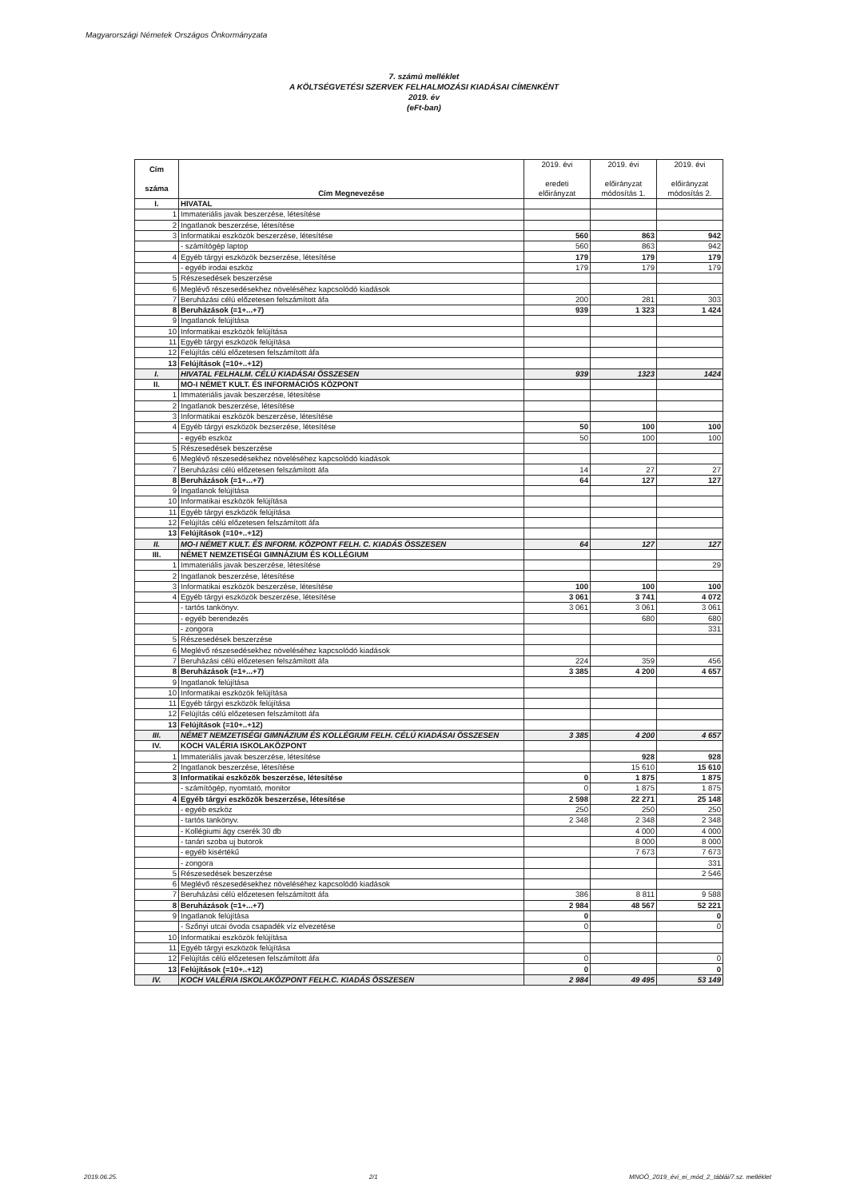Magyarországi Németek Országos Önkormányzata
7. számú melléklet
A KÖLTSÉGVETÉSI SZERVEK FELHALMOZÁSI KIADÁSAI CÍMENKÉNT
2019. év
(eFt-ban)
| Cím száma | Cím Megnevezése | 2019. évi eredeti előirányzat | 2019. évi előirányzat módosítás 1. | 2019. évi előirányzat módosítás 2. |
| --- | --- | --- | --- | --- |
| I. | HIVATAL | | | |
| 1 | Immateriális javak beszerzése, létesítése | | | |
| 2 | Ingatlanok beszerzése, létesítése | | | |
| 3 | Informatikai eszközök beszerzése, létesítése | 560 | 863 | 942 |
| | - számítógép laptop | 560 | 863 | 942 |
| 4 | Egyéb tárgyi eszközök bezserzése, létesítése | 179 | 179 | 179 |
| | - egyéb irodai eszköz | 179 | 179 | 179 |
| 5 | Részesedések beszerzése | | | |
| 6 | Meglévő részesedésekhez növeléséhez kapcsolódó kiadások | | | |
| 7 | Beruházási célú előzetesen felszámított áfa | 200 | 281 | 303 |
| 8 | Beruházások (=1+...+7) | 939 | 1 323 | 1 424 |
| 9 | Ingatlanok felújítása | | | |
| 10 | Informatikai eszközök felújítása | | | |
| 11 | Egyéb tárgyi eszközök felújítása | | | |
| 12 | Felújítás célú előzetesen felszámított áfa | | | |
| 13 | Felújítások (=10+..+12) | | | |
| I. | HIVATAL FELHALM. CÉLÚ KIADÁSAI ÖSSZESEN | 939 | 1323 | 1424 |
| II. | MO-I NÉMET KULT. ÉS INFORMÁCIÓS KÖZPONT | | | |
| 1 | Immateriális javak beszerzése, létesítése | | | |
| 2 | Ingatlanok beszerzése, létesítése | | | |
| 3 | Informatikai eszközök beszerzése, létesítése | | | |
| 4 | Egyéb tárgyi eszközök bezserzése, létesítése | 50 | 100 | 100 |
| | - egyéb eszköz | 50 | 100 | 100 |
| 5 | Részesedések beszerzése | | | |
| 6 | Meglévő részesedésekhez növeléséhez kapcsolódó kiadások | | | |
| 7 | Beruházási célú előzetesen felszámított áfa | 14 | 27 | 27 |
| 8 | Beruházások (=1+...+7) | 64 | 127 | 127 |
| 9 | Ingatlanok felújítása | | | |
| 10 | Informatikai eszközök felújítása | | | |
| 11 | Egyéb tárgyi eszközök felújítása | | | |
| 12 | Felújítás célú előzetesen felszámított áfa | | | |
| 13 | Felújítások (=10+..+12) | | | |
| II. | MO-I NÉMET KULT. ÉS INFORM. KÖZPONT FELH. C. KIADÁS ÖSSZESEN | 64 | 127 | 127 |
| III. | NÉMET NEMZETISÉGI GIMNÁZIUM ÉS KOLLÉGIUM | | | |
| 1 | Immateriális javak beszerzése, létesítése | | | 29 |
| 2 | Ingatlanok beszerzése, létesítése | | | |
| 3 | Informatikai eszközök beszerzése, létesítése | 100 | 100 | 100 |
| 4 | Egyéb tárgyi eszközök beszerzése, létesítése | 3 061 | 3 741 | 4 072 |
| | - tartós tankönyv. | 3 061 | 3 061 | 3 061 |
| | - egyéb berendezés | | 680 | 680 |
| | - zongora | | | 331 |
| 5 | Részesedések beszerzése | | | |
| 6 | Meglévő részesedésekhez növeléséhez kapcsolódó kiadások | | | |
| 7 | Beruházási célú előzetesen felszámított áfa | 224 | 359 | 456 |
| 8 | Beruházások (=1+...+7) | 3 385 | 4 200 | 4 657 |
| 9 | Ingatlanok felújítása | | | |
| 10 | Informatikai eszközök felújítása | | | |
| 11 | Egyéb tárgyi eszközök felújítása | | | |
| 12 | Felújítás célú előzetesen felszámított áfa | | | |
| 13 | Felújítások (=10+..+12) | | | |
| III. | NÉMET NEMZETISÉGI GIMNÁZIUM ÉS KOLLÉGIUM FELH. CÉLÚ KIADÁSAI ÖSSZESEN | 3 385 | 4 200 | 4 657 |
| IV. | KOCH VALÉRIA ISKOLAKÖZPONT | | | |
| 1 | Immateriális javak beszerzése, létesítése | | 928 | 928 |
| 2 | Ingatlanok beszerzése, létesítése | | 15 610 | 15 610 |
| 3 | Informatikai eszközök beszerzése, létesítése | 0 | 1 875 | 1 875 |
| | - számítógép, nyomtató, monitor | 0 | 1 875 | 1 875 |
| 4 | Egyéb tárgyi eszközök beszerzése, létesítése | 2 598 | 22 271 | 25 148 |
| | - egyéb eszköz | 250 | 250 | 250 |
| | - tartós tankönyv. | 2 348 | 2 348 | 2 348 |
| | - Kollégiumi ágy cserék 30 db | | 4 000 | 4 000 |
| | - tanári szoba uj butorok | | 8 000 | 8 000 |
| | - egyéb kisértékű | | 7 673 | 7 673 |
| | - zongora | | | 331 |
| 5 | Részesedések beszerzése | | | 2 546 |
| 6 | Meglévő részesedésekhez növeléséhez kapcsolódó kiadások | | | |
| 7 | Beruházási célú előzetesen felszámított áfa | 386 | 8 811 | 9 588 |
| 8 | Beruházások (=1+...+7) | 2 984 | 48 567 | 52 221 |
| 9 | Ingatlanok felújítása | 0 | | 0 |
| | - Szőnyi utcai óvoda csapadék víz elvezetése | 0 | | 0 |
| 10 | Informatikai eszközök felújítása | | | |
| 11 | Egyéb tárgyi eszközök felújítása | | | |
| 12 | Felújítás célú előzetesen felszámított áfa | 0 | | 0 |
| 13 | Felújítások (=10+..+12) | 0 | | 0 |
| IV. | KOCH VALÉRIA ISKOLAKÖZPONT FELH.C. KIADÁS ÖSSZESEN | 2 984 | 49 495 | 53 149 |
2019.06.25. 2/1 MNOÖ_2019_évi_ei_mód_2_táblái/7.sz. melléklet